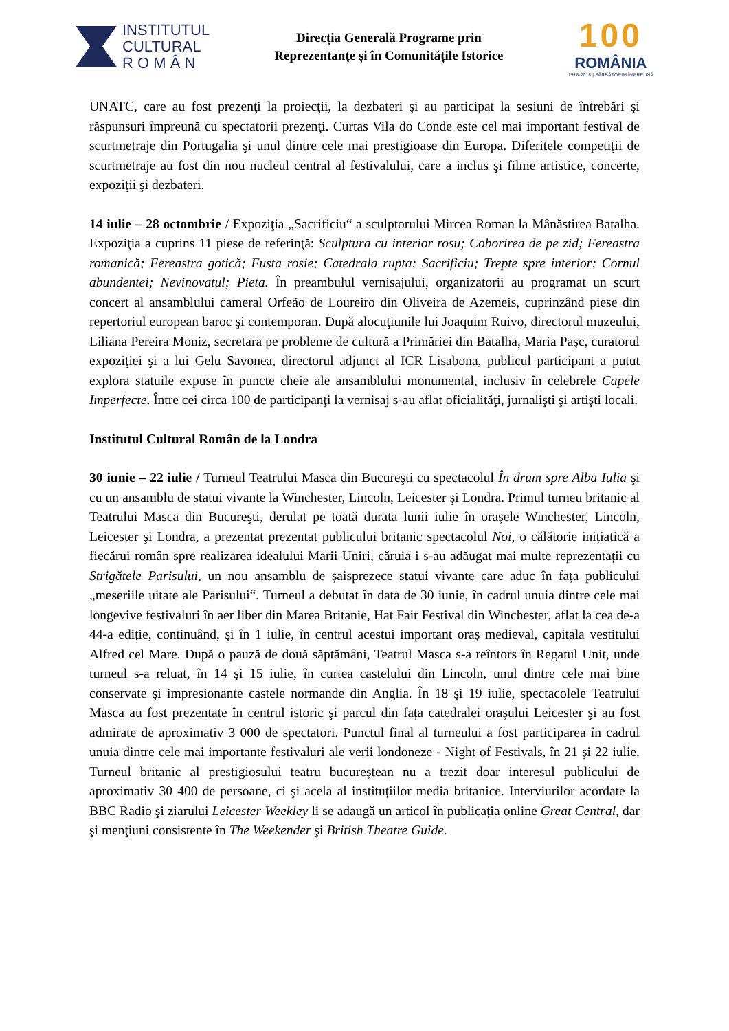INSTITUTUL
CULTURAL
R O M Â N
Direcția Generală Programe prin
Reprezentanțe și în Comunitățile Istorice
100
ROMÂNIA
1918-2018 | SĂRBĂTORIM ÎMPREUNĂ
UNATC, care au fost prezenţi la proiecţii, la dezbateri şi au participat la sesiuni de întrebări şi răspunsuri împreună cu spectatorii prezenţi. Curtas Vila do Conde este cel mai important festival de scurtmetraje din Portugalia şi unul dintre cele mai prestigioase din Europa. Diferitele competiţii de scurtmetraje au fost din nou nucleul central al festivalului, care a inclus şi filme artistice, concerte, expoziţii şi dezbateri.
14 iulie – 28 octombrie / Expoziţia „Sacrificiu“ a sculptorului Mircea Roman la Mânăstirea Batalha. Expoziţia a cuprins 11 piese de referinţă: Sculptura cu interior rosu; Coborirea de pe zid; Fereastra romanică; Fereastra gotică; Fusta rosie; Catedrala rupta; Sacrificiu; Trepte spre interior; Cornul abundentei; Nevinovatul; Pieta. În preambulul vernisajului, organizatorii au programat un scurt concert al ansamblului cameral Orfeão de Loureiro din Oliveira de Azemeis, cuprinzând piese din repertoriul european baroc şi contemporan. După alocuţiunile lui Joaquim Ruivo, directorul muzeului, Liliana Pereira Moniz, secretara pe probleme de cultură a Primăriei din Batalha, Maria Paşc, curatorul expoziţiei şi a lui Gelu Savonea, directorul adjunct al ICR Lisabona, publicul participant a putut explora statuile expuse în puncte cheie ale ansamblului monumental, inclusiv în celebrele Capele Imperfecte. Între cei circa 100 de participanţi la vernisaj s-au aflat oficialităţi, jurnalişti şi artişti locali.
Institutul Cultural Român de la Londra
30 iunie – 22 iulie / Turneul Teatrului Masca din Bucureşti cu spectacolul În drum spre Alba Iulia şi cu un ansamblu de statui vivante la Winchester, Lincoln, Leicester şi Londra. Primul turneu britanic al Teatrului Masca din Bucureşti, derulat pe toată durata lunii iulie în orașele Winchester, Lincoln, Leicester şi Londra, a prezentat prezentat publicului britanic spectacolul Noi, o călătorie inițiatică a fiecărui român spre realizarea idealului Marii Uniri, căruia i s-au adăugat mai multe reprezentații cu Strigătele Parisului, un nou ansamblu de șaisprezece statui vivante care aduc în fața publicului „meseriile uitate ale Parisului“. Turneul a debutat în data de 30 iunie, în cadrul unuia dintre cele mai longevive festivaluri în aer liber din Marea Britanie, Hat Fair Festival din Winchester, aflat la cea de-a 44-a ediție, continuând, şi în 1 iulie, în centrul acestui important oraș medieval, capitala vestitului Alfred cel Mare. După o pauză de două săptămâni, Teatrul Masca s-a reîntors în Regatul Unit, unde turneul s-a reluat, în 14 şi 15 iulie, în curtea castelului din Lincoln, unul dintre cele mai bine conservate şi impresionante castele normande din Anglia. În 18 şi 19 iulie, spectacolele Teatrului Masca au fost prezentate în centrul istoric şi parcul din fața catedralei orașului Leicester şi au fost admirate de aproximativ 3 000 de spectatori. Punctul final al turneului a fost participarea în cadrul unuia dintre cele mai importante festivaluri ale verii londoneze - Night of Festivals, în 21 şi 22 iulie. Turneul britanic al prestigiosului teatru bucureștean nu a trezit doar interesul publicului de aproximativ 30 400 de persoane, ci şi acela al instituțiilor media britanice. Interviurilor acordate la BBC Radio şi ziarului Leicester Weekley li se adaugă un articol în publicația online Great Central, dar şi menţiuni consistente în The Weekender şi British Theatre Guide.